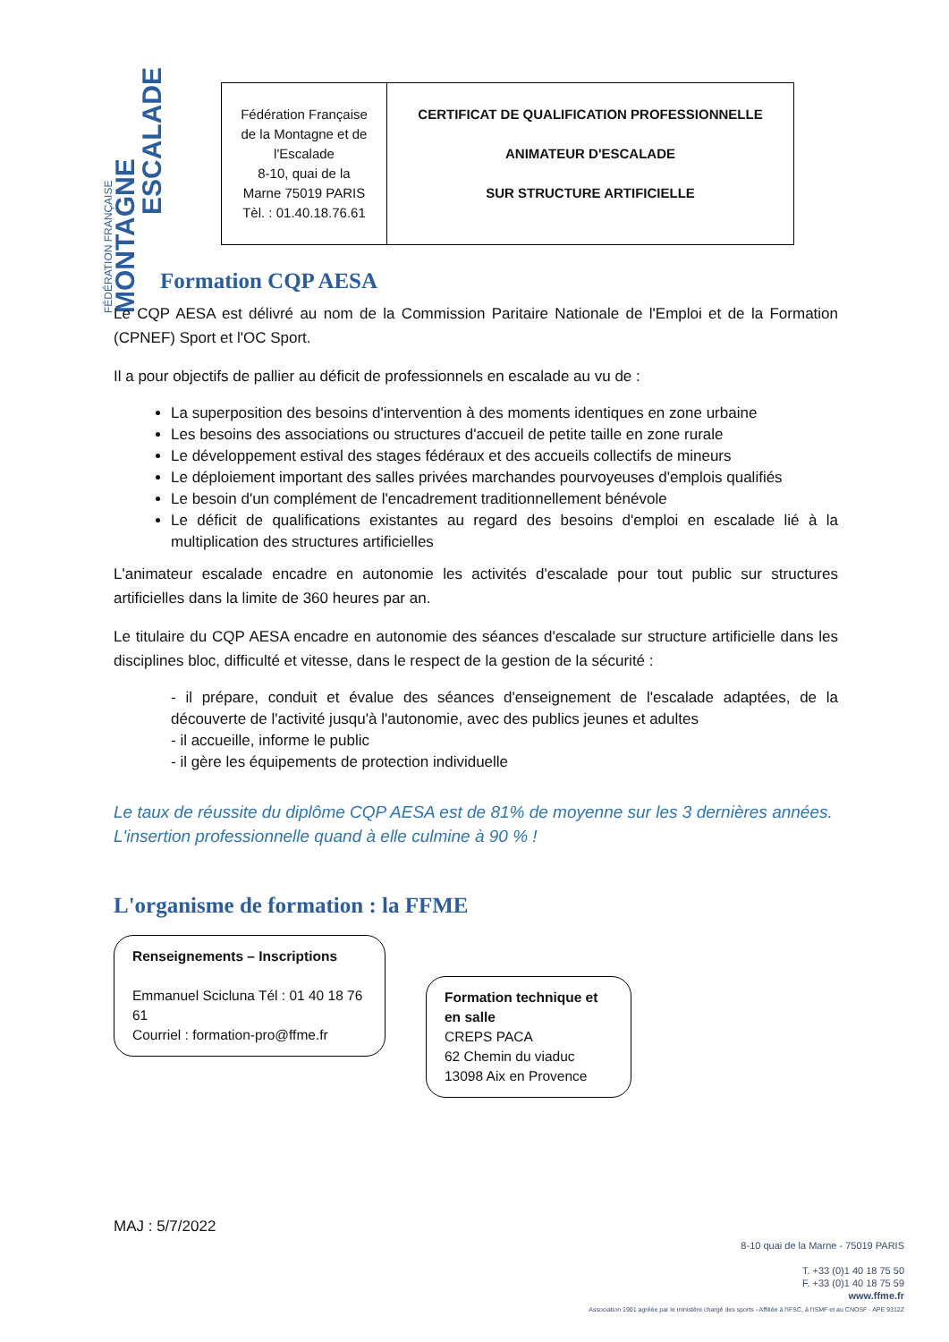FÉDÉRATION FRANÇAISE
MONTAGNE
ESCALADE
| Fédération Française de la Montagne et de l'Escalade 8-10, quai de la Marne 75019 PARIS Tèl. : 01.40.18.76.61 | CERTIFICAT DE QUALIFICATION PROFESSIONNELLE ANIMATEUR D'ESCALADE SUR STRUCTURE ARTIFICIELLE |
Formation CQP AESA
Le CQP AESA est délivré au nom de la Commission Paritaire Nationale de l'Emploi et de la Formation (CPNEF) Sport et l'OC Sport.
Il a pour objectifs de pallier au déficit de professionnels en escalade au vu de :
La superposition des besoins d'intervention à des moments identiques en zone urbaine
Les besoins des associations ou structures d'accueil de petite taille en zone rurale
Le développement estival des stages fédéraux et des accueils collectifs de mineurs
Le déploiement important des salles privées marchandes pourvoyeuses d'emplois qualifiés
Le besoin d'un complément de l'encadrement traditionnellement bénévole
Le déficit de qualifications existantes au regard des besoins d'emploi en escalade lié à la multiplication des structures artificielles
L'animateur escalade encadre en autonomie les activités d'escalade pour tout public sur structures artificielles dans la limite de 360 heures par an.
Le titulaire du CQP AESA encadre en autonomie des séances d'escalade sur structure artificielle dans les disciplines bloc, difficulté et vitesse, dans le respect de la gestion de la sécurité :
- il prépare, conduit et évalue des séances d'enseignement de l'escalade adaptées, de la découverte de l'activité jusqu'à l'autonomie, avec des publics jeunes et adultes
- il accueille, informe le public
- il gère les équipements de protection individuelle
Le taux de réussite du diplôme CQP AESA est de 81% de moyenne sur les 3 dernières années.
L'insertion professionnelle quand à elle culmine à 90 % !
L'organisme de formation : la FFME
Renseignements – Inscriptions
Emmanuel Scicluna Tél : 01 40 18 76 61
Courriel : formation-pro@ffme.fr
Formation technique et en salle
CREPS PACA
62 Chemin du viaduc
13098 Aix en Provence
MAJ : 5/7/2022
8-10 quai de la Marne - 75019 PARIS
T. +33 (0)1 40 18 75 50
F. +33 (0)1 40 18 75 59
www.ffme.fr
Association 1901 agréée par le ministère chargé des sports - Affiliée à l'IFSC, à l'ISMF et au CNOSF - APE 9312Z